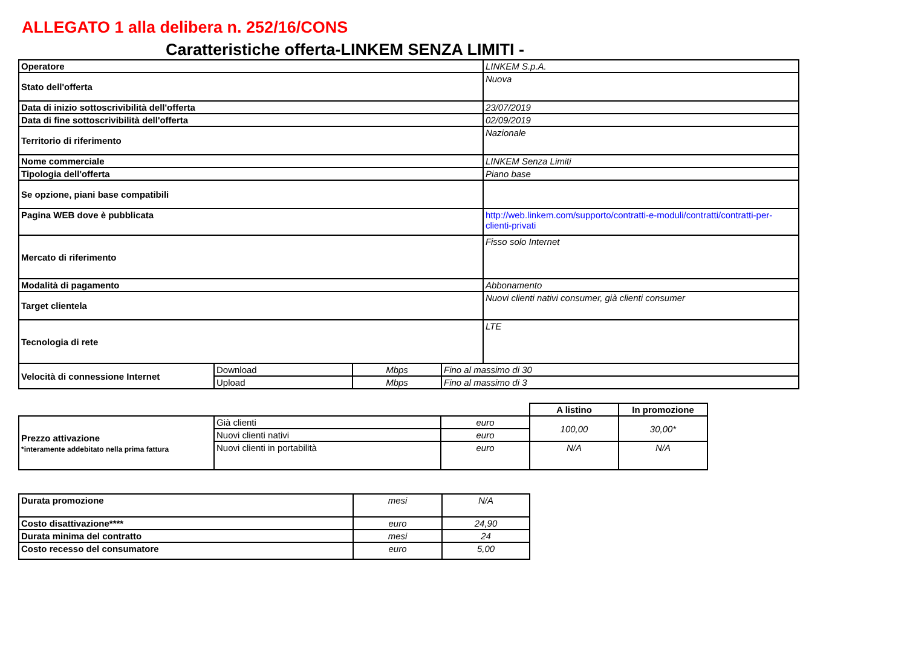ALLEGATO 1 alla delibera n. 252/16/CONS
Caratteristiche offerta-LINKEM SENZA LIMITI -
| Operatore | LINKEM S.p.A. |
| Stato dell'offerta | Nuova |
| Data di inizio sottoscrivibilità dell'offerta | 23/07/2019 |
| Data di fine sottoscrivibilità dell'offerta | 02/09/2019 |
| Territorio di riferimento | Nazionale |
| Nome commerciale | LINKEM Senza Limiti |
| Tipologia dell'offerta | Piano base |
| Se opzione, piani base compatibili | |
| Pagina WEB dove è pubblicata | http://web.linkem.com/supporto/contratti-e-moduli/contratti/contratti-per-clienti-privati |
| Mercato di riferimento | Fisso solo Internet |
| Modalità di pagamento | Abbonamento |
| Target clientela | Nuovi clienti nativi consumer, già clienti consumer |
| Tecnologia di rete | LTE |
| Velocità di connessione Internet | Download | Mbps | Fino al massimo di 30 |
| | Upload | Mbps | Fino al massimo di 3 |
| | | | A listino | In promozione |
| Prezzo attivazione *interamente addebitato nella prima fattura | Già clienti | euro | 100,00 | 30,00* |
| | Nuovi clienti nativi | euro | | |
| | Nuovi clienti in portabilità | euro | N/A | N/A |
| Durata promozione | mesi | N/A |
| Costo disattivazione**** | euro | 24,90 |
| Durata minima del contratto | mesi | 24 |
| Costo recesso del consumatore | euro | 5,00 |